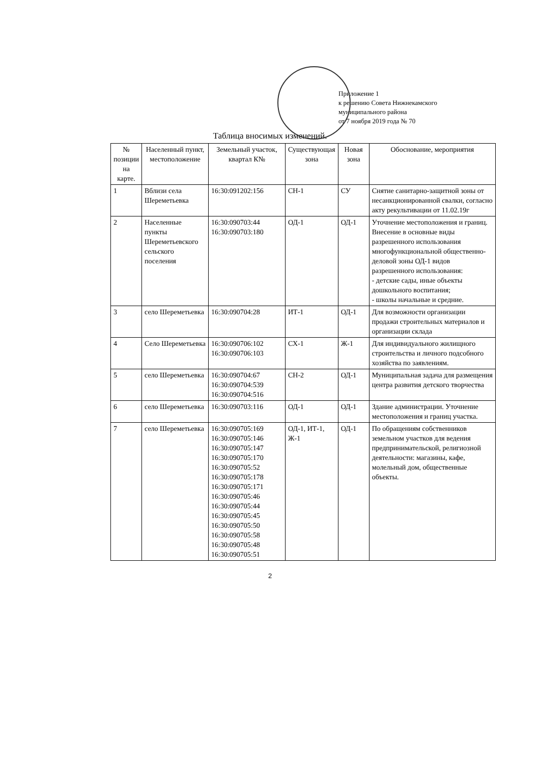Приложение 1
к решению Совета Нижнекамского
муниципального района
от 7 ноября 2019 года № 70
Таблица вносимых изменений.
| № позиции на карте. | Населенный пункт, местоположение | Земельный участок, квартал К№ | Существующая зона | Новая зона | Обоснование, мероприятия |
| --- | --- | --- | --- | --- | --- |
| 1 | Вблизи села Шереметьевка | 16:30:091202:156 | СН-1 | СУ | Снятие санитарно-защитной зоны от несанкционированной свалки, согласно акту рекультивации от 11.02.19г |
| 2 | Населенные пункты Шереметьевского сельского поселения | 16:30:090703:44 16:30:090703:180 | ОД-1 | ОД-1 | Уточнение местоположения и границ. Внесение в основные виды разрешенного использования многофункциональной общественно-деловой зоны ОД-1 видов разрешенного использования: - детские сады, иные объекты дошкольного воспитания; - школы начальные и средние. |
| 3 | село Шереметьевка | 16:30:090704:28 | ИТ-1 | ОД-1 | Для возможности организации продажи строительных материалов и организации склада |
| 4 | Село Шереметьевка | 16:30:090706:102 16:30:090706:103 | СХ-1 | Ж-1 | Для индивидуального жилищного строительства и личного подсобного хозяйства по заявлениям. |
| 5 | село Шереметьевка | 16:30:090704:67 16:30:090704:539 16:30:090704:516 | СН-2 | ОД-1 | Муниципальная задача для размещения центра развития детского творчества |
| 6 | село Шереметьевка | 16:30:090703:116 | ОД-1 | ОД-1 | Здание администрации. Уточнение местоположения и границ участка. |
| 7 | село Шереметьевка | 16:30:090705:169 16:30:090705:146 16:30:090705:147 16:30:090705:170 16:30:090705:52 16:30:090705:178 16:30:090705:171 16:30:090705:46 16:30:090705:44 16:30:090705:45 16:30:090705:50 16:30:090705:58 16:30:090705:48 16:30:090705:51 | ОД-1, ИТ-1, Ж-1 | ОД-1 | По обращениям собственников земельном участков для ведения предпринимательской, религиозной деятельности: магазины, кафе, молельный дом, общественные объекты. |
2